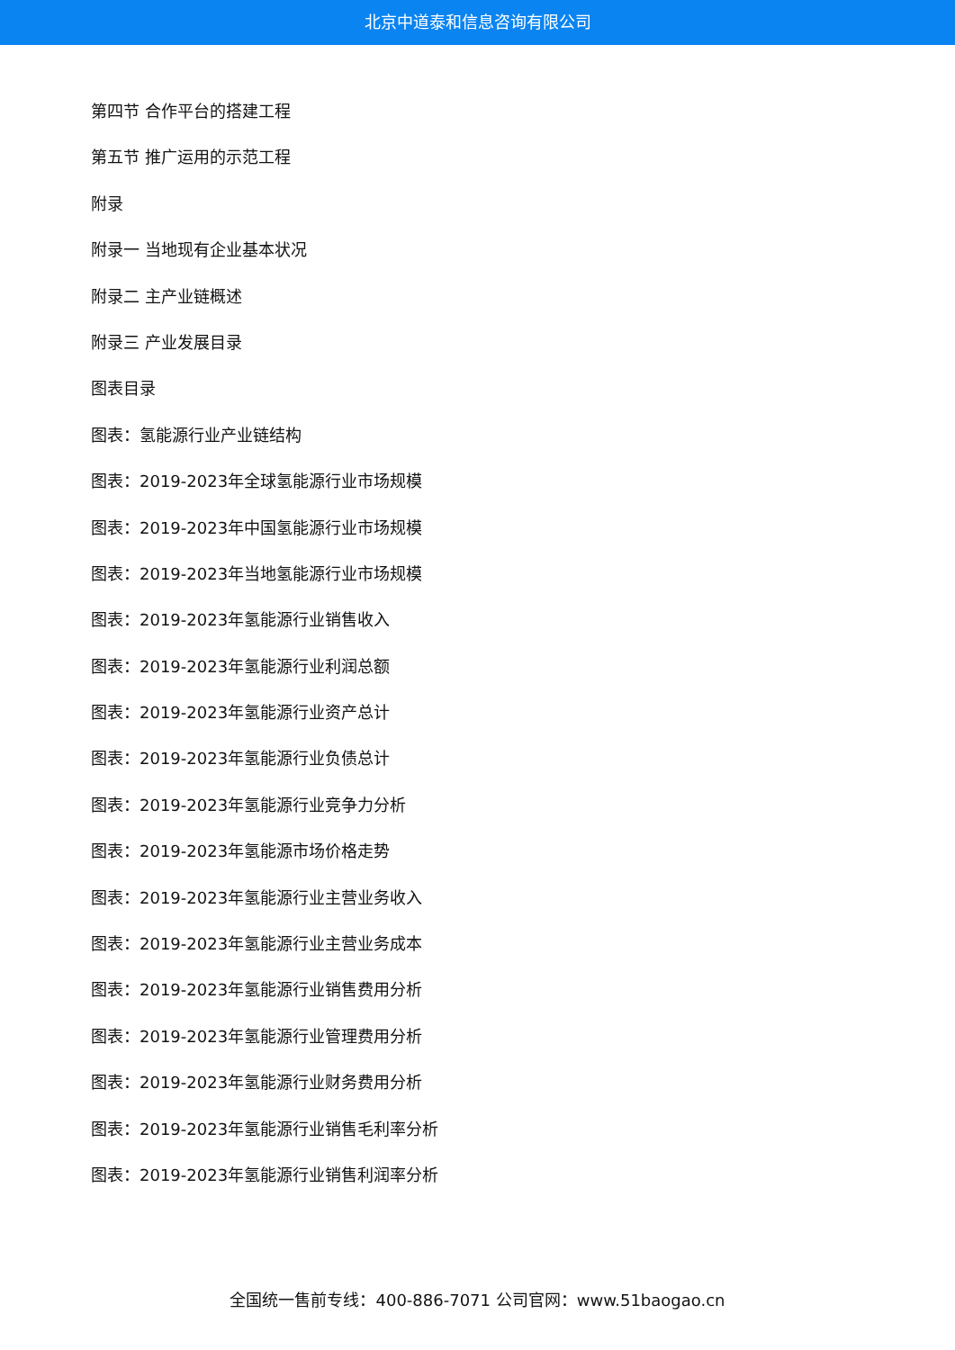北京中道泰和信息咨询有限公司
第四节 合作平台的搭建工程
第五节 推广运用的示范工程
附录
附录一 当地现有企业基本状况
附录二 主产业链概述
附录三 产业发展目录
图表目录
图表：氢能源行业产业链结构
图表：2019-2023年全球氢能源行业市场规模
图表：2019-2023年中国氢能源行业市场规模
图表：2019-2023年当地氢能源行业市场规模
图表：2019-2023年氢能源行业销售收入
图表：2019-2023年氢能源行业利润总额
图表：2019-2023年氢能源行业资产总计
图表：2019-2023年氢能源行业负债总计
图表：2019-2023年氢能源行业竞争力分析
图表：2019-2023年氢能源市场价格走势
图表：2019-2023年氢能源行业主营业务收入
图表：2019-2023年氢能源行业主营业务成本
图表：2019-2023年氢能源行业销售费用分析
图表：2019-2023年氢能源行业管理费用分析
图表：2019-2023年氢能源行业财务费用分析
图表：2019-2023年氢能源行业销售毛利率分析
图表：2019-2023年氢能源行业销售利润率分析
全国统一售前专线：400-886-7071 公司官网：www.51baogao.cn